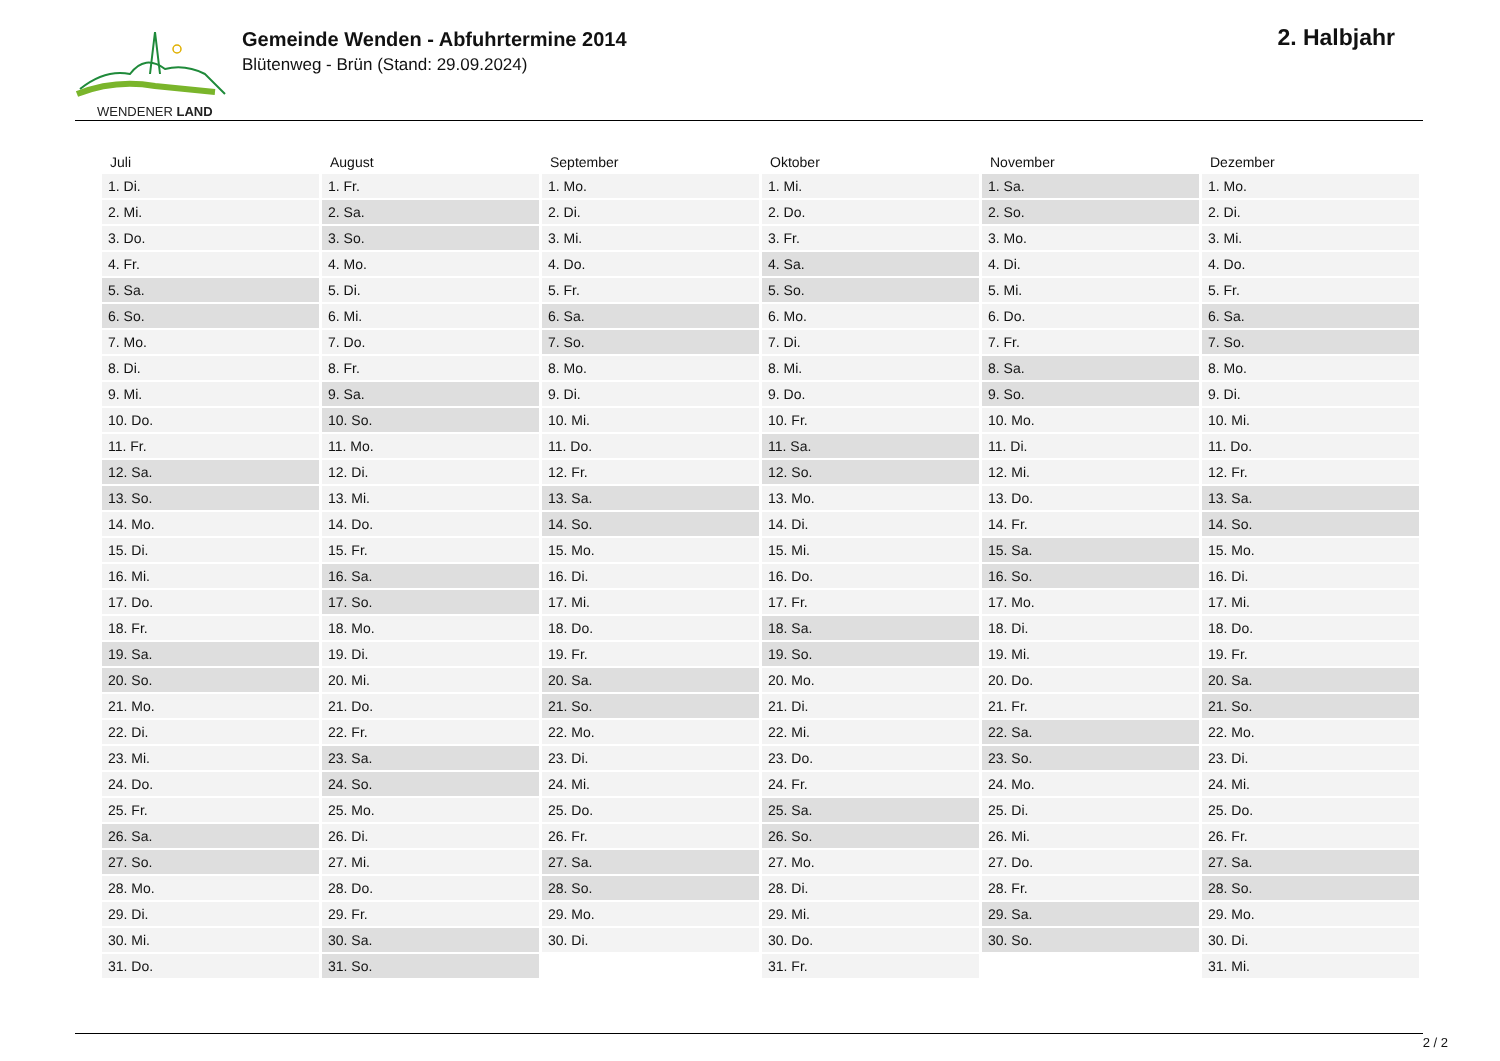WENDENER LAND
Gemeinde Wenden - Abfuhrtermine 2014
Blütenweg - Brün (Stand: 29.09.2024)
2. Halbjahr
| Juli | August | September | Oktober | November | Dezember |
| --- | --- | --- | --- | --- | --- |
| 1. Di. | 1. Fr. | 1. Mo. | 1. Mi. | 1. Sa. | 1. Mo. |
| 2. Mi. | 2. Sa. | 2. Di. | 2. Do. | 2. So. | 2. Di. |
| 3. Do. | 3. So. | 3. Mi. | 3. Fr. | 3. Mo. | 3. Mi. |
| 4. Fr. | 4. Mo. | 4. Do. | 4. Sa. | 4. Di. | 4. Do. |
| 5. Sa. | 5. Di. | 5. Fr. | 5. So. | 5. Mi. | 5. Fr. |
| 6. So. | 6. Mi. | 6. Sa. | 6. Mo. | 6. Do. | 6. Sa. |
| 7. Mo. | 7. Do. | 7. So. | 7. Di. | 7. Fr. | 7. So. |
| 8. Di. | 8. Fr. | 8. Mo. | 8. Mi. | 8. Sa. | 8. Mo. |
| 9. Mi. | 9. Sa. | 9. Di. | 9. Do. | 9. So. | 9. Di. |
| 10. Do. | 10. So. | 10. Mi. | 10. Fr. | 10. Mo. | 10. Mi. |
| 11. Fr. | 11. Mo. | 11. Do. | 11. Sa. | 11. Di. | 11. Do. |
| 12. Sa. | 12. Di. | 12. Fr. | 12. So. | 12. Mi. | 12. Fr. |
| 13. So. | 13. Mi. | 13. Sa. | 13. Mo. | 13. Do. | 13. Sa. |
| 14. Mo. | 14. Do. | 14. So. | 14. Di. | 14. Fr. | 14. So. |
| 15. Di. | 15. Fr. | 15. Mo. | 15. Mi. | 15. Sa. | 15. Mo. |
| 16. Mi. | 16. Sa. | 16. Di. | 16. Do. | 16. So. | 16. Di. |
| 17. Do. | 17. So. | 17. Mi. | 17. Fr. | 17. Mo. | 17. Mi. |
| 18. Fr. | 18. Mo. | 18. Do. | 18. Sa. | 18. Di. | 18. Do. |
| 19. Sa. | 19. Di. | 19. Fr. | 19. So. | 19. Mi. | 19. Fr. |
| 20. So. | 20. Mi. | 20. Sa. | 20. Mo. | 20. Do. | 20. Sa. |
| 21. Mo. | 21. Do. | 21. So. | 21. Di. | 21. Fr. | 21. So. |
| 22. Di. | 22. Fr. | 22. Mo. | 22. Mi. | 22. Sa. | 22. Mo. |
| 23. Mi. | 23. Sa. | 23. Di. | 23. Do. | 23. So. | 23. Di. |
| 24. Do. | 24. So. | 24. Mi. | 24. Fr. | 24. Mo. | 24. Mi. |
| 25. Fr. | 25. Mo. | 25. Do. | 25. Sa. | 25. Di. | 25. Do. |
| 26. Sa. | 26. Di. | 26. Fr. | 26. So. | 26. Mi. | 26. Fr. |
| 27. So. | 27. Mi. | 27. Sa. | 27. Mo. | 27. Do. | 27. Sa. |
| 28. Mo. | 28. Do. | 28. So. | 28. Di. | 28. Fr. | 28. So. |
| 29. Di. | 29. Fr. | 29. Mo. | 29. Mi. | 29. Sa. | 29. Mo. |
| 30. Mi. | 30. Sa. | 30. Di. | 30. Do. | 30. So. | 30. Di. |
| 31. Do. | 31. So. | | 31. Fr. | | 31. Mi. |
2 / 2